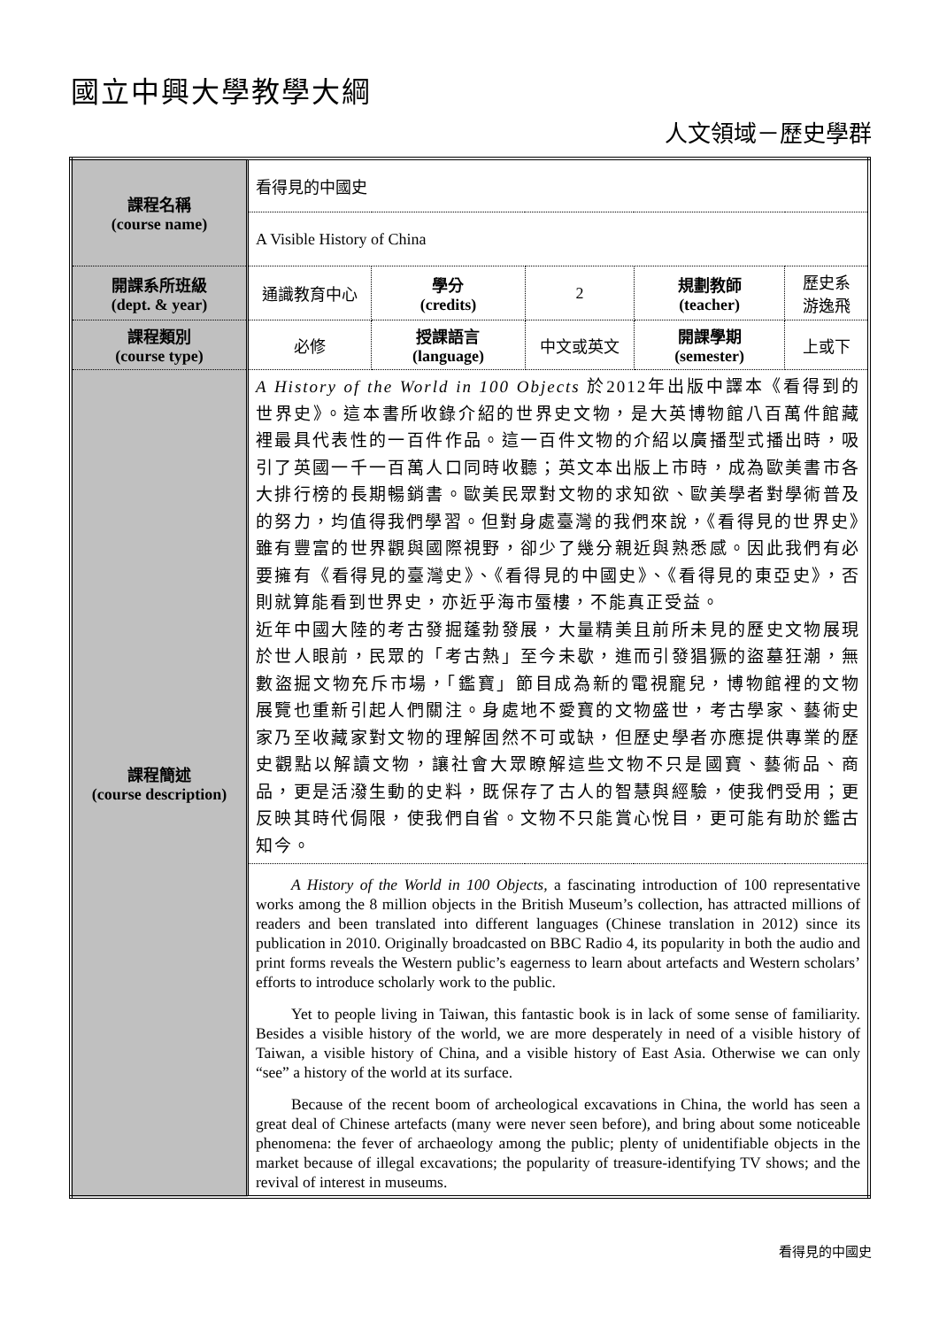國立中興大學教學大綱
人文領域－歷史學群
| 課程名稱 (course name) | 看得見的中國史 | | | | |
| | A Visible History of China | | | | |
| 開課系所班級 (dept. & year) | 通識教育中心 | 學分 (credits) | 2 | 規劃教師 (teacher) | 歷史系 游逸飛 |
| 課程類別 (course type) | 必修 | 授課語言 (language) | 中文或英文 | 開課學期 (semester) | 上或下 |
| 課程簡述 (course description) | A History of the World in 100 Objects 於2012年出版中譯本《看得到的世界史》。這本書所收錄介紹的世界史文物，是大英博物館八百萬件館藏裡最具代表性的一百件作品。這一百件文物的介紹以廣播型式播出時，吸引了英國一千一百萬人口同時收聽；英文本出版上市時，成為歐美書市各大排行榜的長期暢銷書。歐美民眾對文物的求知欲、歐美學者對學術普及的努力，均值得我們學習。但對身處臺灣的我們來說，《看得見的世界史》雖有豐富的世界觀與國際視野，卻少了幾分親近與熟悉感。因此我們有必要擁有《看得見的臺灣史》、《看得見的中國史》、《看得見的東亞史》，否則就算能看到世界史，亦近乎海市蜃樓，不能真正受益。 近年中國大陸的考古發掘蓬勃發展，大量精美且前所未見的歷史文物展現於世人眼前，民眾的「考古熱」至今未歇，進而引發猖獗的盜墓狂潮，無數盜掘文物充斥市場，「鑑寶」節目成為新的電視寵兒，博物館裡的文物展覽也重新引起人們關注。身處地不愛寶的文物盛世，考古學家、藝術史家乃至收藏家對文物的理解固然不可或缺，但歷史學者亦應提供專業的歷史觀點以解讀文物，讓社會大眾瞭解這些文物不只是國寶、藝術品、商品，更是活潑生動的史料，既保存了古人的智慧與經驗，使我們受用；更反映其時代侷限，使我們自省。文物不只能賞心悅目，更可能有助於鑑古知今。 | | | | |
| | A History of the World in 100 Objects, a fascinating introduction of 100 representative works among the 8 million objects in the British Museum’s collection, has attracted millions of readers and been translated into different languages (Chinese translation in 2012) since its publication in 2010. Originally broadcasted on BBC Radio 4, its popularity in both the audio and print forms reveals the Western public’s eagerness to learn about artefacts and Western scholars’ efforts to introduce scholarly work to the public. Yet to people living in Taiwan, this fantastic book is in lack of some sense of familiarity. Besides a visible history of the world, we are more desperately in need of a visible history of Taiwan, a visible history of China, and a visible history of East Asia. Otherwise we can only “see” a history of the world at its surface. Because of the recent boom of archeological excavations in China, the world has seen a great deal of Chinese artefacts (many were never seen before), and bring about some noticeable phenomena: the fever of archaeology among the public; plenty of unidentifiable objects in the market because of illegal excavations; the popularity of treasure-identifying TV shows; and the revival of interest in museums. | | | | |
看得見的中國史